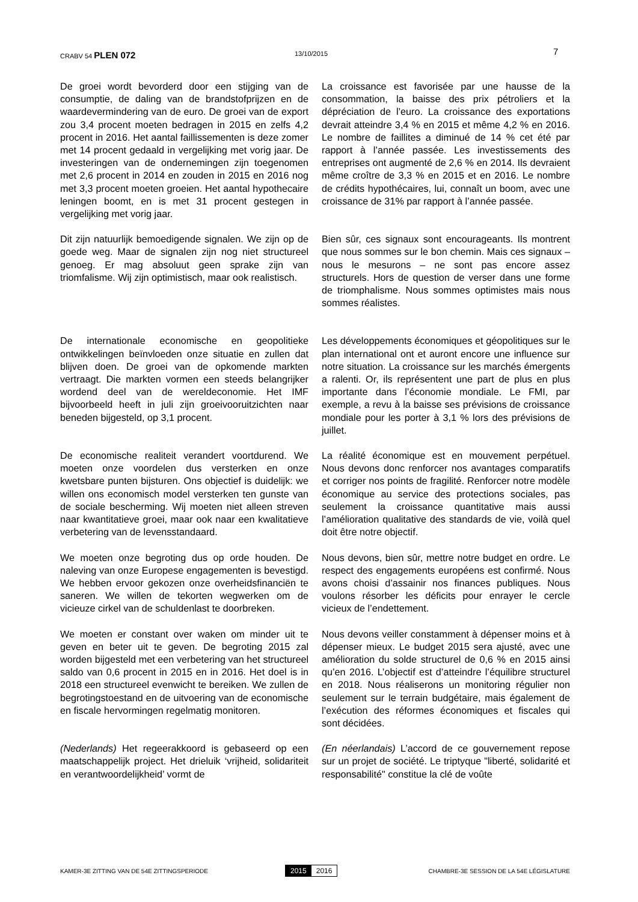CRABV 54 PLEN 072
13/10/2015
7
De groei wordt bevorderd door een stijging van de consumptie, de daling van de brandstofprijzen en de waardevermindering van de euro. De groei van de export zou 3,4 procent moeten bedragen in 2015 en zelfs 4,2 procent in 2016. Het aantal faillissementen is deze zomer met 14 procent gedaald in vergelijking met vorig jaar. De investeringen van de ondernemingen zijn toegenomen met 2,6 procent in 2014 en zouden in 2015 en 2016 nog met 3,3 procent moeten groeien. Het aantal hypothecaire leningen boomt, en is met 31 procent gestegen in vergelijking met vorig jaar.
La croissance est favorisée par une hausse de la consommation, la baisse des prix pétroliers et la dépréciation de l’euro. La croissance des exportations devrait atteindre 3,4 % en 2015 et même 4,2 % en 2016. Le nombre de faillites a diminué de 14 % cet été par rapport à l’année passée. Les investissements des entreprises ont augmenté de 2,6 % en 2014. Ils devraient même croître de 3,3 % en 2015 et en 2016. Le nombre de crédits hypothécaires, lui, connaît un boom, avec une croissance de 31% par rapport à l’année passée.
Dit zijn natuurlijk bemoedigende signalen. We zijn op de goede weg. Maar de signalen zijn nog niet structureel genoeg. Er mag absoluut geen sprake zijn van triomfalisme. Wij zijn optimistisch, maar ook realistisch.
Bien sûr, ces signaux sont encourageants. Ils montrent que nous sommes sur le bon chemin. Mais ces signaux – nous le mesurons – ne sont pas encore assez structurels. Hors de question de verser dans une forme de triomphalisme. Nous sommes optimistes mais nous sommes réalistes.
De internationale economische en geopolitieke ontwikkelingen beïnvloeden onze situatie en zullen dat blijven doen. De groei van de opkomende markten vertraagt. Die markten vormen een steeds belangrijker wordend deel van de wereldeconomie. Het IMF bijvoorbeeld heeft in juli zijn groeivooruitzichten naar beneden bijgesteld, op 3,1 procent.
Les développements économiques et géopolitiques sur le plan international ont et auront encore une influence sur notre situation. La croissance sur les marchés émergents a ralenti. Or, ils représentent une part de plus en plus importante dans l’économie mondiale. Le FMI, par exemple, a revu à la baisse ses prévisions de croissance mondiale pour les porter à 3,1 % lors des prévisions de juillet.
De economische realiteit verandert voortdurend. We moeten onze voordelen dus versterken en onze kwetsbare punten bijsturen. Ons objectief is duidelijk: we willen ons economisch model versterken ten gunste van de sociale bescherming. Wij moeten niet alleen streven naar kwantitatieve groei, maar ook naar een kwalitatieve verbetering van de levensstandaard.
La réalité économique est en mouvement perpétuel. Nous devons donc renforcer nos avantages comparatifs et corriger nos points de fragilité. Renforcer notre modèle économique au service des protections sociales, pas seulement la croissance quantitative mais aussi l’amélioration qualitative des standards de vie, voilà quel doit être notre objectif.
We moeten onze begroting dus op orde houden. De naleving van onze Europese engagementen is bevestigd. We hebben ervoor gekozen onze overheidsfinanciën te saneren. We willen de tekorten wegwerken om de vicieuze cirkel van de schuldenlast te doorbreken.
Nous devons, bien sûr, mettre notre budget en ordre. Le respect des engagements européens est confirmé. Nous avons choisi d’assainir nos finances publiques. Nous voulons résorber les déficits pour enrayer le cercle vicieux de l’endettement.
We moeten er constant over waken om minder uit te geven en beter uit te geven. De begroting 2015 zal worden bijgesteld met een verbetering van het structureel saldo van 0,6 procent in 2015 en in 2016. Het doel is in 2018 een structureel evenwicht te bereiken. We zullen de begrotingstoestand en de uitvoering van de economische en fiscale hervormingen regelmatig monitoren.
Nous devons veiller constamment à dépenser moins et à dépenser mieux. Le budget 2015 sera ajusté, avec une amélioration du solde structurel de 0,6 % en 2015 ainsi qu’en 2016. L’objectif est d’atteindre l’équilibre structurel en 2018. Nous réaliserons un monitoring régulier non seulement sur le terrain budgétaire, mais également de l’exécution des réformes économiques et fiscales qui sont décidées.
(Nederlands) Het regeerakkoord is gebaseerd op een maatschappelijk project. Het drieluik ‘vrijheid, solidariteit en verantwoordelijkheid’ vormt de
(En néerlandais) L’accord de ce gouvernement repose sur un projet de société. Le triptyque "liberté, solidarité et responsabilité" constitue la clé de voûte
KAMER-3E ZITTING VAN DE 54E ZITTINGSPERIODE
2015 2016
CHAMBRE-3E SESSION DE LA 54E LÉGISLATURE